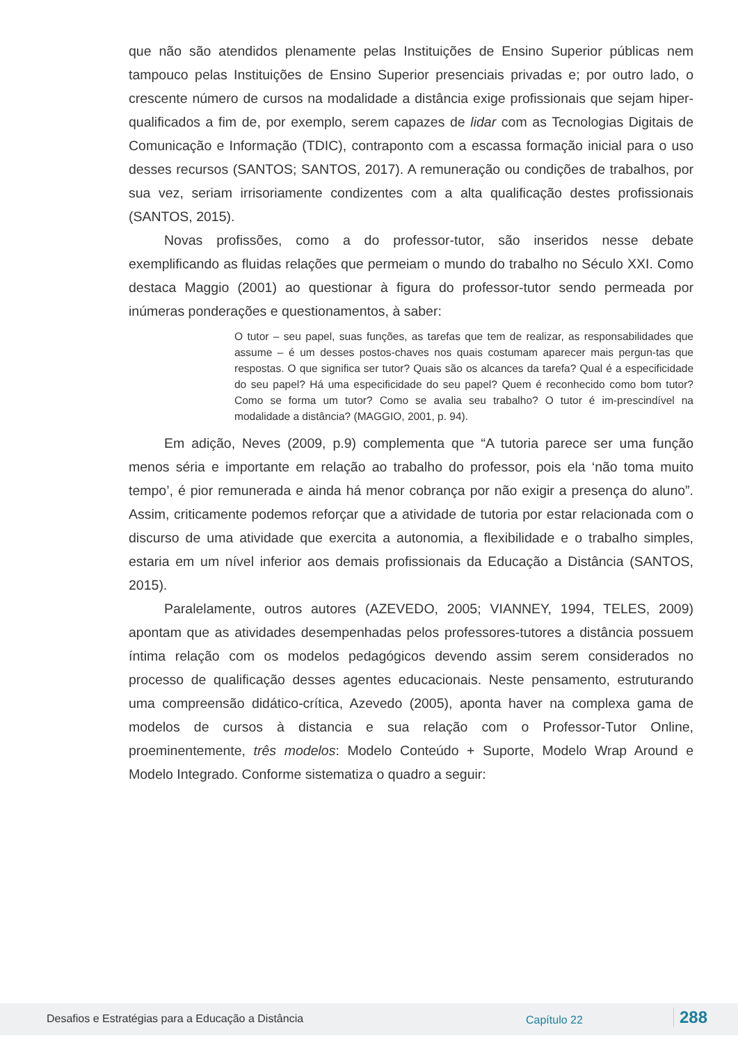que não são atendidos plenamente pelas Instituições de Ensino Superior públicas nem tampouco pelas Instituições de Ensino Superior presenciais privadas e; por outro lado, o crescente número de cursos na modalidade a distância exige profissionais que sejam hiper-qualificados a fim de, por exemplo, serem capazes de lidar com as Tecnologias Digitais de Comunicação e Informação (TDIC), contraponto com a escassa formação inicial para o uso desses recursos (SANTOS; SANTOS, 2017). A remuneração ou condições de trabalhos, por sua vez, seriam irrisoriamente condizentes com a alta qualificação destes profissionais (SANTOS, 2015).
Novas profissões, como a do professor-tutor, são inseridos nesse debate exemplificando as fluidas relações que permeiam o mundo do trabalho no Século XXI. Como destaca Maggio (2001) ao questionar à figura do professor-tutor sendo permeada por inúmeras ponderações e questionamentos, à saber:
O tutor – seu papel, suas funções, as tarefas que tem de realizar, as responsabilidades que assume – é um desses postos-chaves nos quais costumam aparecer mais pergun-tas que respostas. O que significa ser tutor? Quais são os alcances da tarefa? Qual é a especificidade do seu papel? Há uma especificidade do seu papel? Quem é reconhecido como bom tutor? Como se forma um tutor? Como se avalia seu trabalho? O tutor é im-prescindível na modalidade a distância? (MAGGIO, 2001, p. 94).
Em adição, Neves (2009, p.9) complementa que “A tutoria parece ser uma função menos séria e importante em relação ao trabalho do professor, pois ela ‘não toma muito tempo’, é pior remunerada e ainda há menor cobrança por não exigir a presença do aluno”. Assim, criticamente podemos reforçar que a atividade de tutoria por estar relacionada com o discurso de uma atividade que exercita a autonomia, a flexibilidade e o trabalho simples, estaria em um nível inferior aos demais profissionais da Educação a Distância (SANTOS, 2015).
Paralelamente, outros autores (AZEVEDO, 2005; VIANNEY, 1994, TELES, 2009) apontam que as atividades desempenhadas pelos professores-tutores a distância possuem íntima relação com os modelos pedagógicos devendo assim serem considerados no processo de qualificação desses agentes educacionais. Neste pensamento, estruturando uma compreensão didático-crítica, Azevedo (2005), aponta haver na complexa gama de modelos de cursos à distancia e sua relação com o Professor-Tutor Online, proeminentemente, três modelos: Modelo Conteúdo + Suporte, Modelo Wrap Around e Modelo Integrado. Conforme sistematiza o quadro a seguir:
Desafios e Estratégias para a Educação a Distância Capítulo 22 288